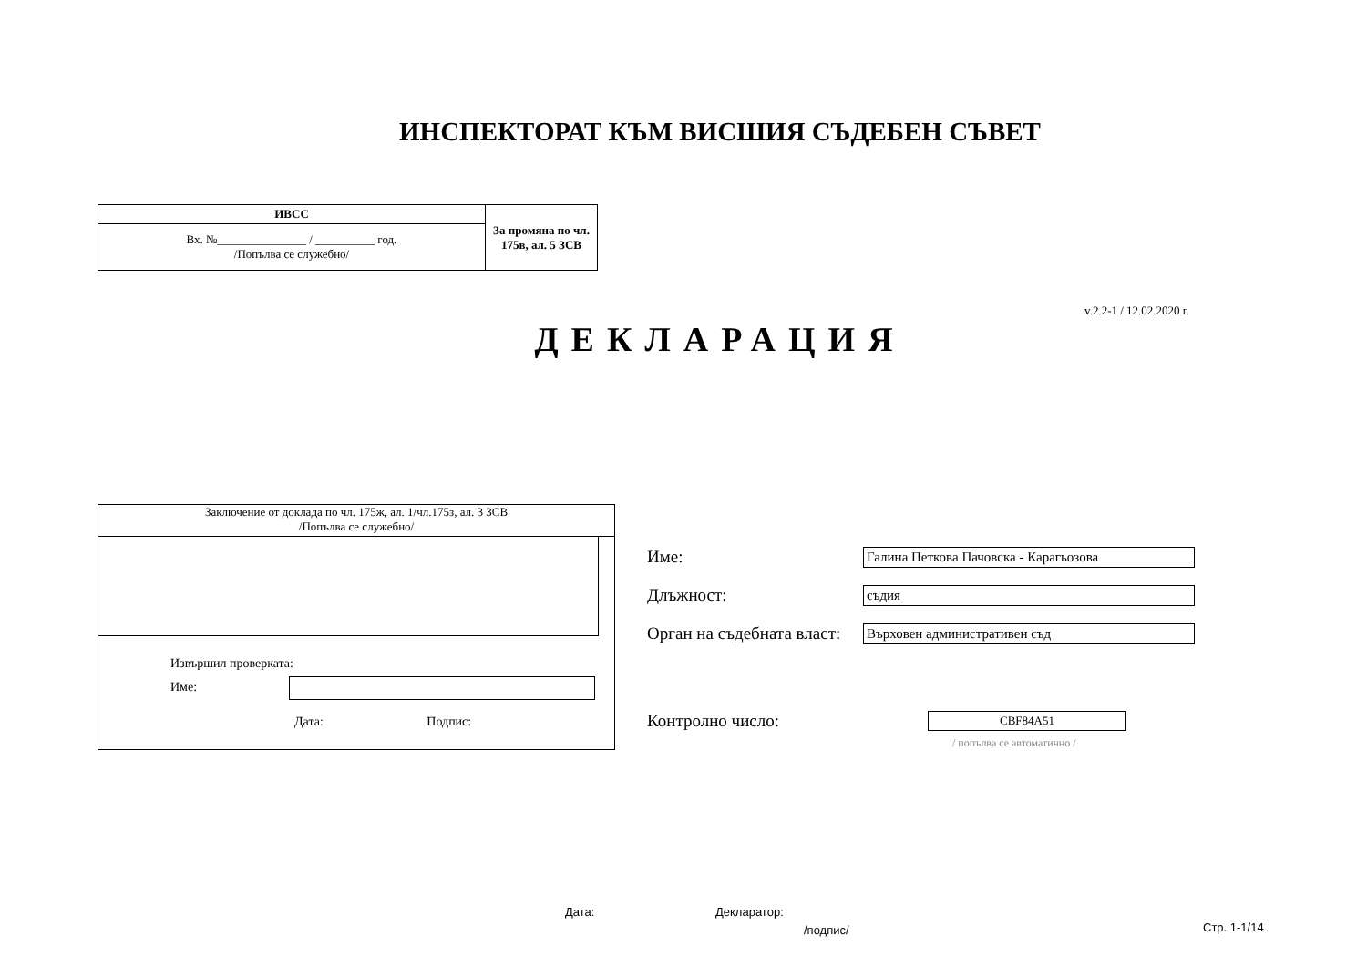ИНСПЕКТОРАТ КЪМ ВИСШИЯ СЪДЕБЕН СЪВЕТ
| ИВСС | За промяна по чл. 175в, ал. 5 ЗСВ |
| Вх. №_______________ / __________ год. /Попълва се служебно/ | |
v.2.2-1 / 12.02.2020 г.
ДЕКЛАРАЦИЯ
Заключение от доклада по чл. 175ж, ал. 1/чл.175з, ал. 3 ЗСВ
/Попълва се служебно/
Извършил проверката:
Име:
Дата: Подпис:
Име: Галина Петкова Пачовска - Карагьозова
Длъжност: съдия
Орган на съдебната власт: Върховен административен съд
Контролно число: CBF84A51
/ попълва се автоматично /
Дата: Декларатор:
/подпис/ Стр. 1-1/14